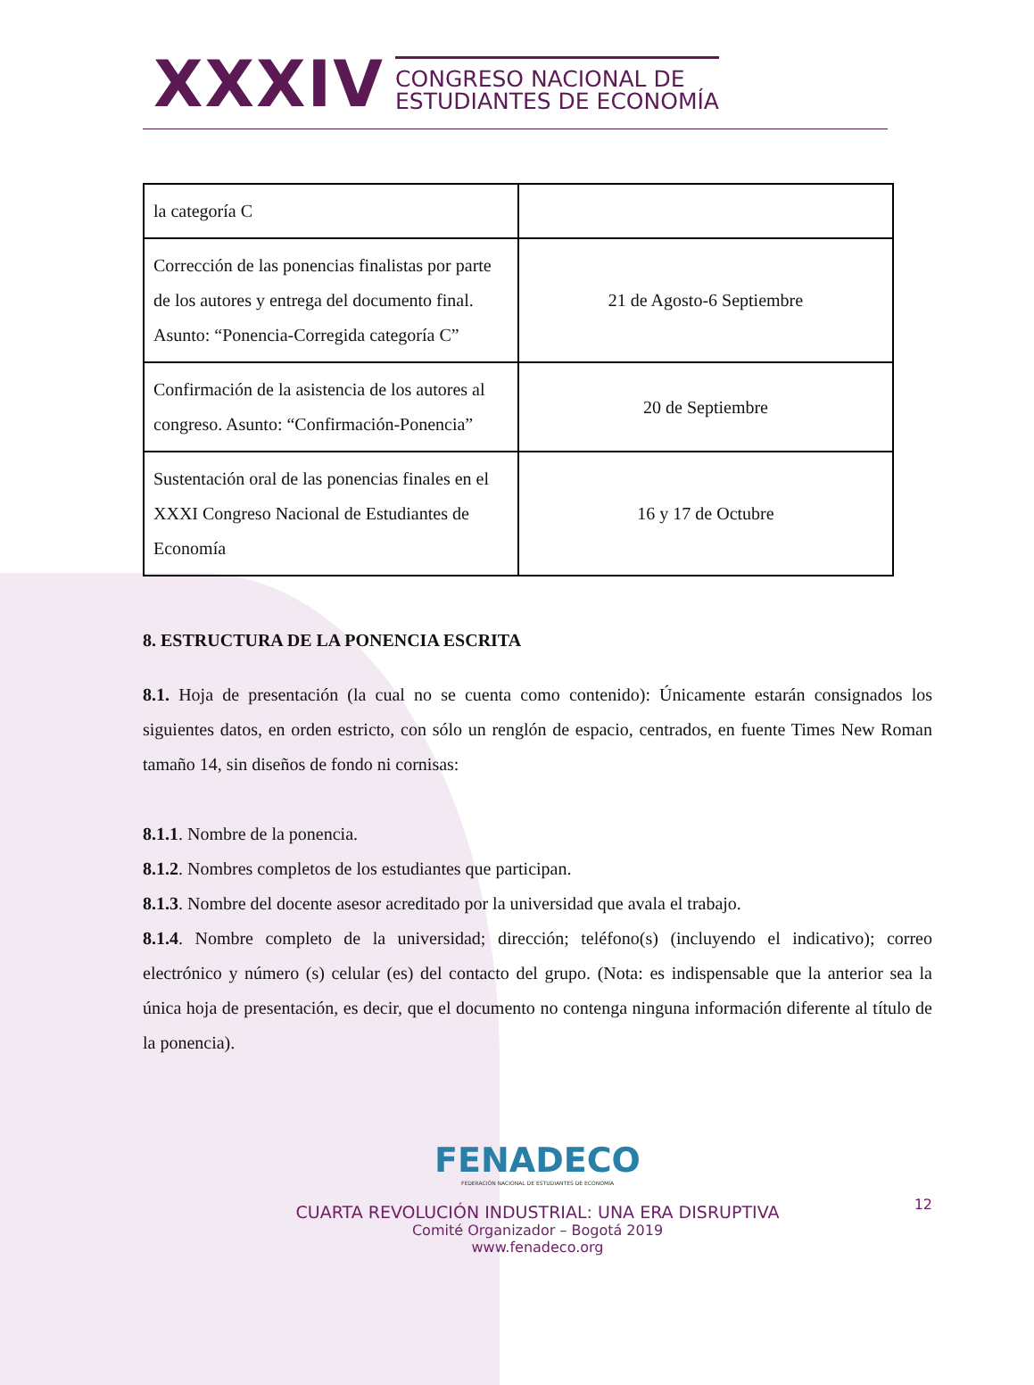XXXIV
CONGRESO NACIONAL DE
ESTUDIANTES DE ECONOMÍA
| la categoría C | |
| Corrección de las ponencias finalistas por parte de los autores y entrega del documento final. Asunto: “Ponencia-Corregida categoría C” | 21 de Agosto-6 Septiembre |
| Confirmación de la asistencia de los autores al congreso. Asunto: “Confirmación-Ponencia” | 20 de Septiembre |
| Sustentación oral de las ponencias finales en el XXXI Congreso Nacional de Estudiantes de Economía | 16 y 17 de Octubre |
8. ESTRUCTURA DE LA PONENCIA ESCRITA
8.1. Hoja de presentación (la cual no se cuenta como contenido): Únicamente estarán consignados los siguientes datos, en orden estricto, con sólo un renglón de espacio, centrados, en fuente Times New Roman tamaño 14, sin diseños de fondo ni cornisas:
8.1.1. Nombre de la ponencia.
8.1.2. Nombres completos de los estudiantes que participan.
8.1.3. Nombre del docente asesor acreditado por la universidad que avala el trabajo.
8.1.4. Nombre completo de la universidad; dirección; teléfono(s) (incluyendo el indicativo); correo electrónico y número (s) celular (es) del contacto del grupo. (Nota: es indispensable que la anterior sea la única hoja de presentación, es decir, que el documento no contenga ninguna información diferente al título de la ponencia).
FENADECO
FEDERACIÓN NACIONAL DE ESTUDIANTES DE ECONOMÍA
CUARTA REVOLUCIÓN INDUSTRIAL: UNA ERA DISRUPTIVA
Comité Organizador – Bogotá 2019
www.fenadeco.org
12